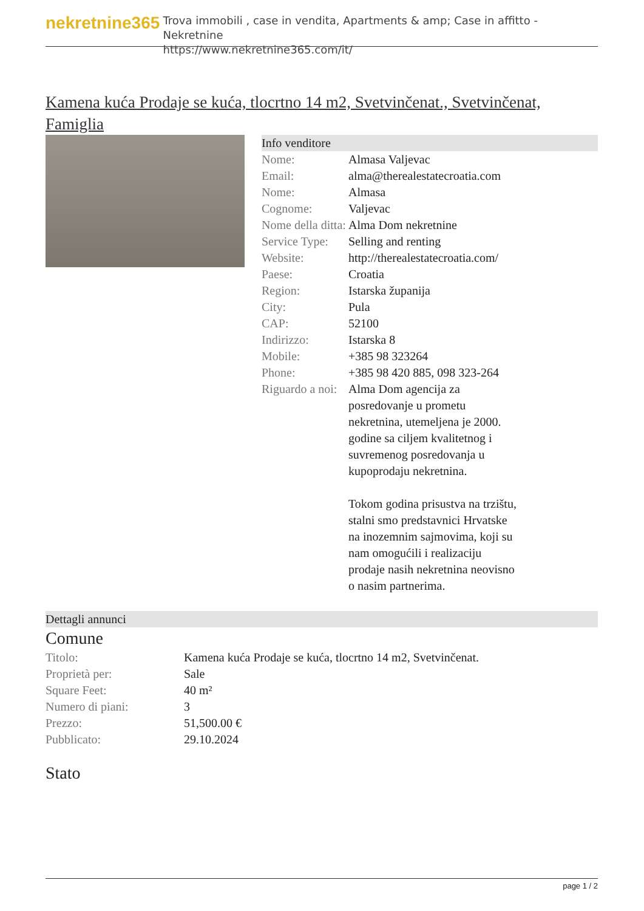nekretnine365
Trova immobili , case in vendita, Apartments & amp; Case in affitto - Nekretnine
https://www.nekretnine365.com/it/
Kamena kuća Prodaje se kuća, tlocrtno 14 m2, Svetvinčenat., Svetvinčenat, Famiglia
Info venditore
| Nome: | Almasa Valjevac |
| Email: | alma@therealestatecroatia.com |
| Nome: | Almasa |
| Cognome: | Valjevac |
| Nome della ditta: | Alma Dom nekretnine |
| Service Type: | Selling and renting |
| Website: | http://therealestatecroatia.com/ |
| Paese: | Croatia |
| Region: | Istarska županija |
| City: | Pula |
| CAP: | 52100 |
| Indirizzo: | Istarska 8 |
| Mobile: | +385 98 323264 |
| Phone: | +385 98 420 885, 098 323-264 |
| Riguardo a noi: | Alma Dom agencija za posredovanje u prometu nekretnina, utemeljena je 2000. godine sa ciljem kvalitetnog i suvremenog posredovanja u kupoprodaju nekretnina. Tokom godina prisustva na trzištu, stalni smo predstavnici Hrvatske na inozemnim sajmovima, koji su nam omogućili i realizaciju prodaje nasih nekretnina neovisno o nasim partnerima. |
Dettagli annunci
Comune
| Titolo: | Kamena kuća Prodaje se kuća, tlocrtno 14 m2, Svetvinčenat. |
| Proprietà per: | Sale |
| Square Feet: | 40 m² |
| Numero di piani: | 3 |
| Prezzo: | 51,500.00 € |
| Pubblicato: | 29.10.2024 |
Stato
page 1 / 2